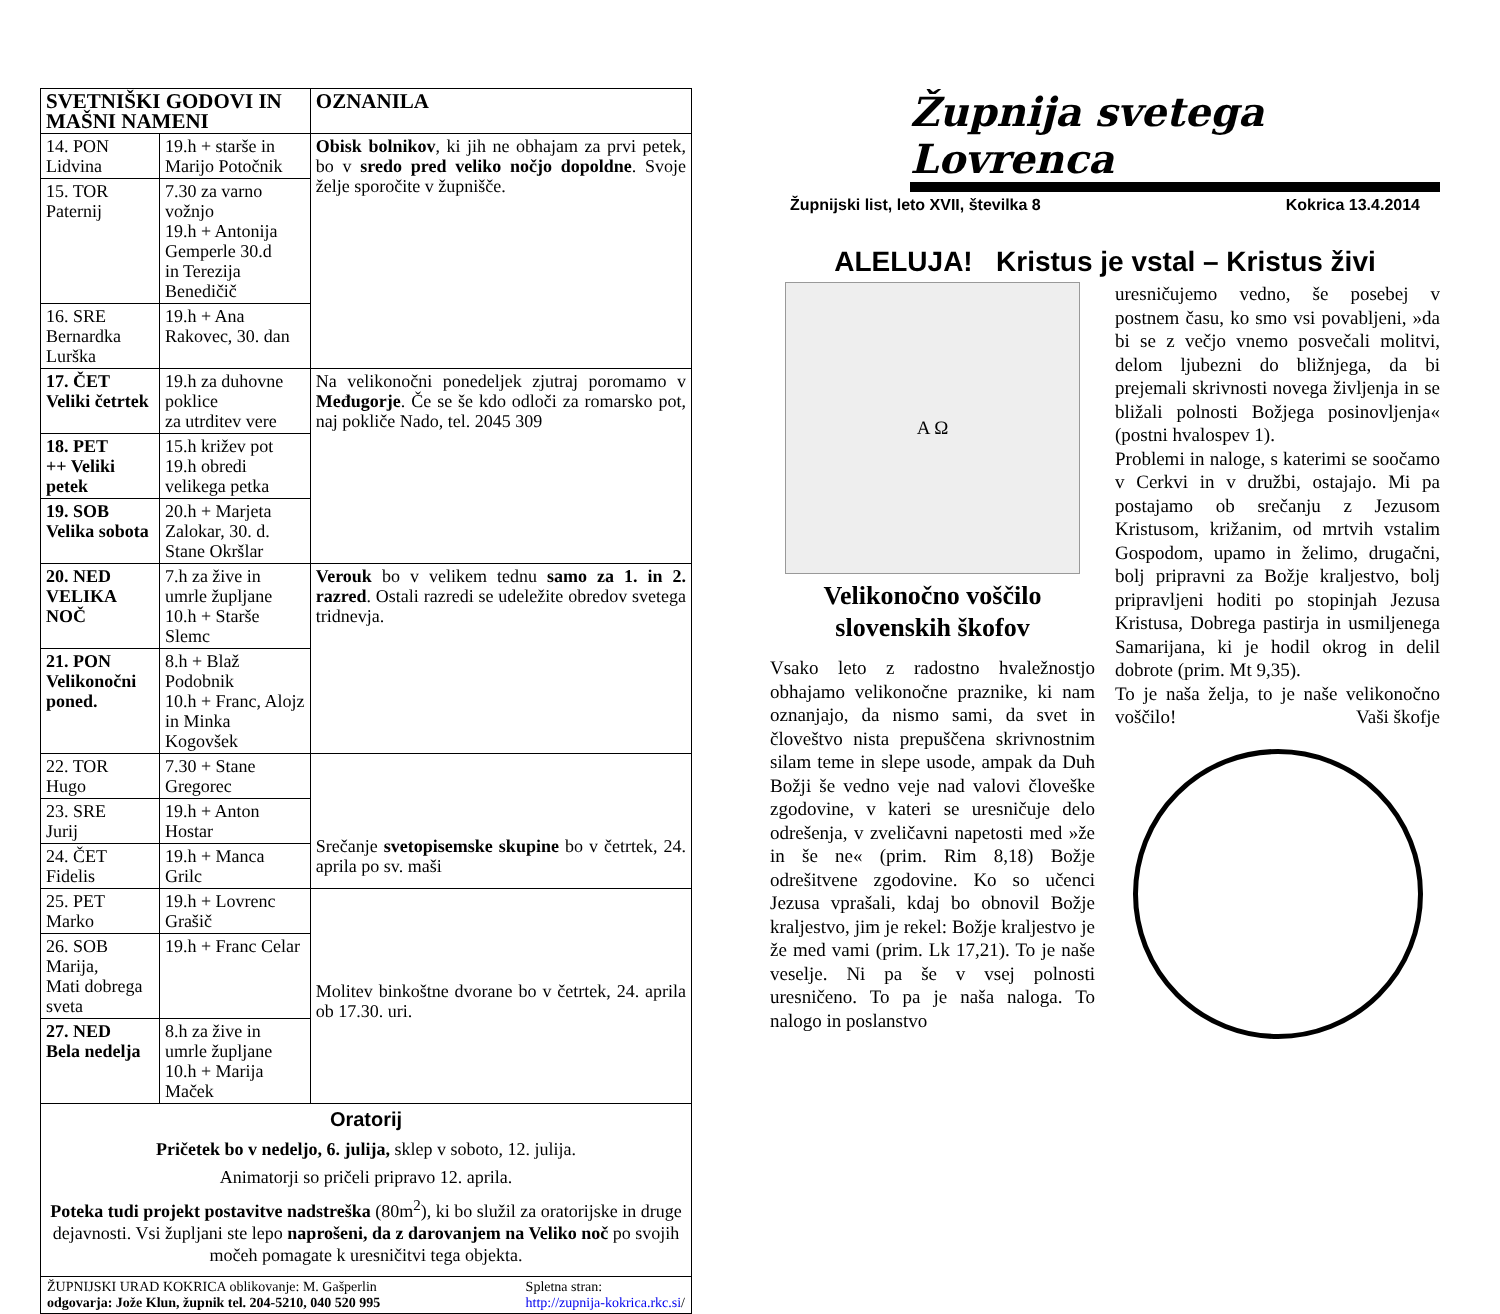| SVETNIŠKI GODOVI IN MAŠNI NAMENI | | OZNANILA |
| --- | --- | --- |
| 14. PON Lidvina | 19.h + starše in Marijo Potočnik | Obisk bolnikov , ki jih ne obhajam za prvi petek, bo v sredo pred veliko nočjo dopoldne . Svoje želje sporočite v župnišče. |
| 15. TOR Paternij | 7.30 za varno vožnjo 19.h + Antonija Gemperle 30.d in Terezija Benedičič | |
| 16. SRE Bernardka Lurška | 19.h + Ana Rakovec, 30. dan | |
| 17. ČET Veliki četrtek | 19.h za duhovne poklice za utrditev vere | Na velikonočni ponedeljek zjutraj poromamo v Međugorje . Če se še kdo odloči za romarsko pot, naj pokliče Nado, tel. 2045 309 |
| 18. PET ++ Veliki petek | 15.h križev pot 19.h obredi velikega petka | |
| 19. SOB Velika sobota | 20.h + Marjeta Zalokar, 30. d. Stane Okršlar | |
| 20. NED VELIKA NOČ | 7.h za žive in umrle župljane 10.h + Starše Slemc | Verouk bo v velikem tednu samo za 1. in 2. razred . Ostali razredi se udeležite obredov svetega tridnevja. |
| 21. PON Velikonočni poned. | 8.h + Blaž Podobnik 10.h + Franc, Alojz in Minka Kogovšek | |
| 22. TOR Hugo | 7.30 + Stane Gregorec | Srečanje svetopisemske skupine bo v četrtek, 24. aprila po sv. maši |
| 23. SRE Jurij | 19.h + Anton Hostar | |
| 24. ČET Fidelis | 19.h + Manca Grilc | |
| 25. PET Marko | 19.h + Lovrenc Grašič | Molitev binkoštne dvorane bo v četrtek, 24. aprila ob 17.30. uri. |
| 26. SOB Marija, Mati dobrega sveta | 19.h + Franc Celar | |
| 27. NED Bela nedelja | 8.h za žive in umrle župljane 10.h + Marija Maček | |
Oratorij
Pričetek bo v nedeljo, 6. julija, sklep v soboto, 12. julija.
Animatorji so pričeli pripravo 12. aprila.
Poteka tudi projekt postavitve nadstreška (80m<sup>2</sup>), ki bo služil za oratorijske in druge dejavnosti. Vsi župljani ste lepo naprošeni, da z darovanjem na Veliko noč po svojih močeh pomagate k uresničitvi tega objekta.
ŽUPNIJSKI URAD KOKRICA oblikovanje: M. Gašperlin
odgovarja: Jože Klun, župnik tel. 204-5210, 040 520 995
Spletna stran:
http://zupnija-kokrica.rkc.si/
Župnija svetega Lovrenca
Župnijski list, leto XVII, številka 8 Kokrica 13.4.2014
ALELUJA! Kristus je vstal – Kristus živi
A Ω
Velikonočno voščilo slovenskih škofov
Vsako leto z radostno hvaležnostjo obhajamo velikonočne praznike, ki nam oznanjajo, da nismo sami, da svet in človeštvo nista prepuščena skrivnostnim silam teme in slepe usode, ampak da Duh Božji še vedno veje nad valovi človeške zgodovine, v kateri se uresničuje delo odrešenja, v zveličavni napetosti med »že in še ne« (prim. Rim 8,18) Božje odrešitvene zgodovine. Ko so učenci Jezusa vprašali, kdaj bo obnovil Božje kraljestvo, jim je rekel: Božje kraljestvo je že med vami (prim. Lk 17,21). To je naše veselje. Ni pa še v vsej polnosti uresničeno. To pa je naša naloga. To nalogo in poslanstvo
uresničujemo vedno, še posebej v postnem času, ko smo vsi povabljeni, »da bi se z večjo vnemo posvečali molitvi, delom ljubezni do bližnjega, da bi prejemali skrivnosti novega življenja in se bližali polnosti Božjega posinovljenja« (postni hvalospev 1).
Problemi in naloge, s katerimi se soočamo v Cerkvi in v družbi, ostajajo. Mi pa postajamo ob srečanju z Jezusom Kristusom, križanim, od mrtvih vstalim Gospodom, upamo in želimo, drugačni, bolj pripravni za Božje kraljestvo, bolj pripravljeni hoditi po stopinjah Jezusa Kristusa, Dobrega pastirja in usmiljenega Samarijana, ki je hodil okrog in delil dobrote (prim. Mt 9,35).
To je naša želja, to je naše velikonočno voščilo! Vaši škofje